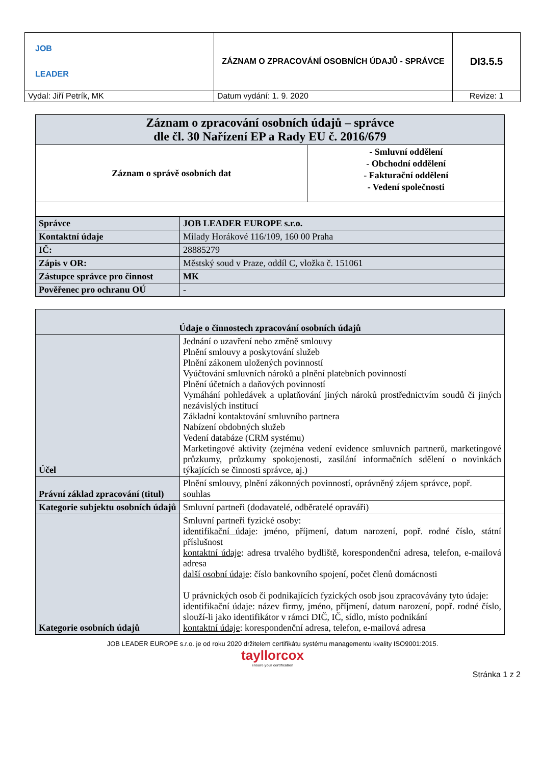| JOB LEADER | ZÁZNAM O ZPRACOVÁNÍ OSOBNÍCH ÚDAJŮ - SPRÁVCE | DI3.5.5 |
| Vydal: Jiří Petrík, MK | Datum vydání: 1. 9. 2020 | Revize: 1 |
| Záznam o zpracování osobních údajů – správce dle čl. 30 Nařízení EP a Rady EU č. 2016/679 | |
| Záznam o správě osobních dat | - Smluvní oddělení - Obchodní oddělení - Fakturační oddělení - Vedení společnosti |
| Správce | JOB LEADER EUROPE s.r.o. |
| Kontaktní údaje | Milady Horákové 116/109, 160 00 Praha |
| IČ: | 28885279 |
| Zápis v OR: | Městský soud v Praze, oddíl C, vložka č. 151061 |
| Zástupce správce pro činnost | MK |
| Pověřenec pro ochranu OÚ | - |
| Údaje o činnostech zpracování osobních údajů | |
| Účel | Jednání o uzavření nebo změně smlouvy Plnění smlouvy a poskytování služeb Plnění zákonem uložených povinností Vyúčtování smluvních nároků a plnění platebních povinností Plnění účetních a daňových povinností Vymáhání pohledávek a uplatňování jiných nároků prostřednictvím soudů či jiných nezávislých institucí Základní kontaktování smluvního partnera Nabízení obdobných služeb Vedení databáze (CRM systému) Marketingové aktivity (zejména vedení evidence smluvních partnerů, marketingové průzkumy, průzkumy spokojenosti, zasílání informačních sdělení o novinkách týkajících se činnosti správce, aj.) |
| Právní základ zpracování (titul) | Plnění smlouvy, plnění zákonných povinností, oprávněný zájem správce, popř. souhlas |
| Kategorie subjektu osobních údajů | Smluvní partneři (dodavatelé, odběratelé opraváři) |
| Kategorie osobních údajů | Smluvní partneři fyzické osoby: identifikační údaje : jméno, příjmení, datum narození, popř. rodné číslo, státní příslušnost kontaktní údaje : adresa trvalého bydliště, korespondenční adresa, telefon, e-mailová adresa další osobní údaje : číslo bankovního spojení, počet členů domácnosti U právnických osob či podnikajících fyzických osob jsou zpracovávány tyto údaje: identifikační údaje : název firmy, jméno, příjmení, datum narození, popř. rodné číslo, slouží-li jako identifikátor v rámci DIČ, IČ, sídlo, místo podnikání kontaktní údaje : korespondenční adresa, telefon, e-mailová adresa |
JOB LEADER EUROPE s.r.o. je od roku 2020 držitelem certifikátu systému managementu kvality ISO9001:2015.
tayllorcox
ensure your certification
Stránka 1 z 2